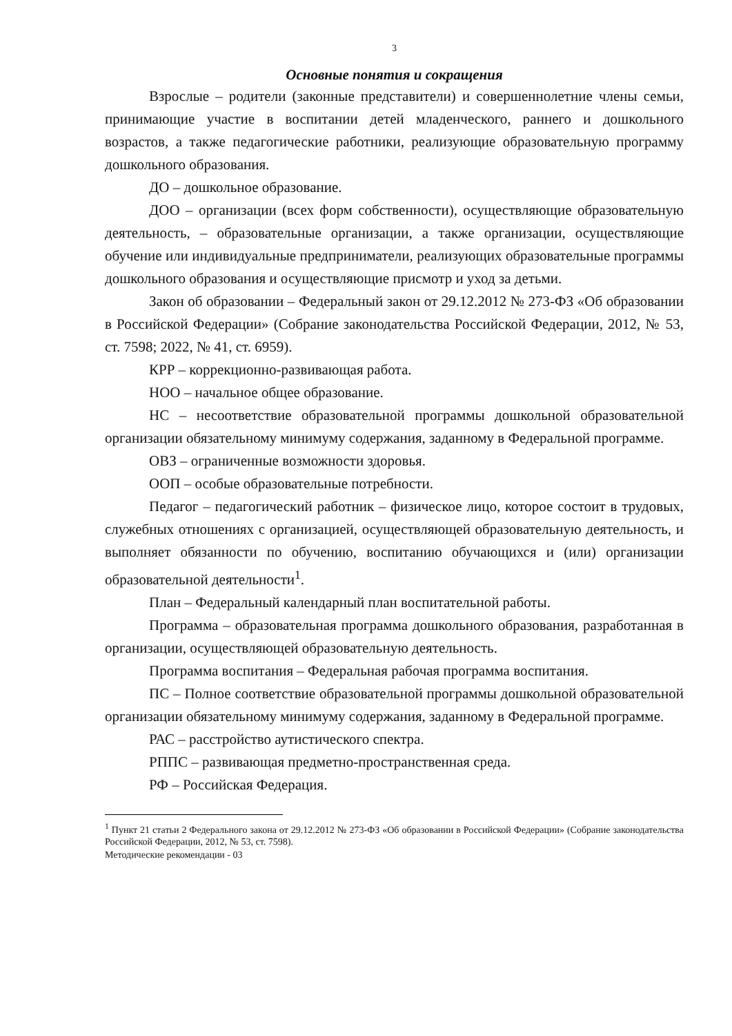3
Основные понятия и сокращения
Взрослые – родители (законные представители) и совершеннолетние члены семьи, принимающие участие в воспитании детей младенческого, раннего и дошкольного возрастов, а также педагогические работники, реализующие образовательную программу дошкольного образования.
ДО – дошкольное образование.
ДОО – организации (всех форм собственности), осуществляющие образовательную деятельность, – образовательные организации, а также организации, осуществляющие обучение или индивидуальные предприниматели, реализующих образовательные программы дошкольного образования и осуществляющие присмотр и уход за детьми.
Закон об образовании – Федеральный закон от 29.12.2012 № 273-ФЗ «Об образовании в Российской Федерации» (Собрание законодательства Российской Федерации, 2012, № 53, ст. 7598; 2022, № 41, ст. 6959).
КРР – коррекционно-развивающая работа.
НОО – начальное общее образование.
НС – несоответствие образовательной программы дошкольной образовательной организации обязательному минимуму содержания, заданному в Федеральной программе.
ОВЗ – ограниченные возможности здоровья.
ООП – особые образовательные потребности.
Педагог – педагогический работник – физическое лицо, которое состоит в трудовых, служебных отношениях с организацией, осуществляющей образовательную деятельность, и выполняет обязанности по обучению, воспитанию обучающихся и (или) организации образовательной деятельности<sup>1</sup>.
План – Федеральный календарный план воспитательной работы.
Программа – образовательная программа дошкольного образования, разработанная в организации, осуществляющей образовательную деятельность.
Программа воспитания – Федеральная рабочая программа воспитания.
ПС – Полное соответствие образовательной программы дошкольной образовательной организации обязательному минимуму содержания, заданному в Федеральной программе.
РАС – расстройство аутистического спектра.
РППС – развивающая предметно-пространственная среда.
РФ – Российская Федерация.
<sup>1</sup> Пункт 21 статьи 2 Федерального закона от 29.12.2012 № 273-ФЗ «Об образовании в Российской Федерации» (Собрание законодательства Российской Федерации, 2012, № 53, ст. 7598).
Методические рекомендации - 03